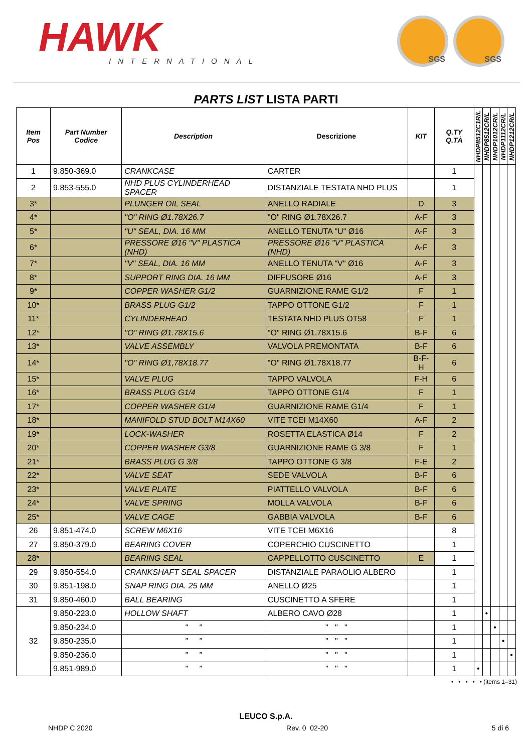HAWK
INTERNATIONAL
SGS SGS
PARTS LIST LISTA PARTI
| Item Pos | Part Number Codice | Description | Descrizione | KIT | Q.TY Q.TÀ | NHDP8512C1R/L | NHDP8512CR/L | NHDP1012CR/L | NHDP1112CR/L | NHDP1212CR/L |
| --- | --- | --- | --- | --- | --- | --- | --- | --- | --- | --- |
| 1 | 9.850-369.0 | CRANKCASE | CARTER | | 1 | | | | | |
| 2 | 9.853-555.0 | NHD PLUS CYLINDERHEAD SPACER | DISTANZIALE TESTATA NHD PLUS | | 1 | | | | | |
| 3* | | PLUNGER OIL SEAL | ANELLO RADIALE | D | 3 | | | | | |
| 4* | | "O" RING Ø1.78X26.7 | "O" RING Ø1.78X26.7 | A-F | 3 | | | | | |
| 5* | | "U" SEAL, DIA. 16 MM | ANELLO TENUTA "U" Ø16 | A-F | 3 | | | | | |
| 6* | | PRESSORE Ø16 "V" PLASTICA (NHD) | PRESSORE Ø16 "V" PLASTICA (NHD) | A-F | 3 | | | | | |
| 7* | | "V" SEAL, DIA. 16 MM | ANELLO TENUTA "V" Ø16 | A-F | 3 | | | | | |
| 8* | | SUPPORT RING DIA. 16 MM | DIFFUSORE Ø16 | A-F | 3 | | | | | |
| 9* | | COPPER WASHER G1/2 | GUARNIZIONE RAME G1/2 | F | 1 | | | | | |
| 10* | | BRASS PLUG G1/2 | TAPPO OTTONE G1/2 | F | 1 | | | | | |
| 11* | | CYLINDERHEAD | TESTATA NHD PLUS OT58 | F | 1 | | | | | |
| 12* | | "O" RING Ø1.78X15.6 | "O" RING Ø1.78X15.6 | B-F | 6 | | | | | |
| 13* | | VALVE ASSEMBLY | VALVOLA PREMONTATA | B-F | 6 | | | | | |
| 14* | | "O" RING Ø1,78X18.77 | "O" RING Ø1.78X18.77 | B-F-H | 6 | | | | | |
| 15* | | VALVE PLUG | TAPPO VALVOLA | F-H | 6 | | | | | |
| 16* | | BRASS PLUG G1/4 | TAPPO OTTONE G1/4 | F | 1 | | | | | |
| 17* | | COPPER WASHER G1/4 | GUARNIZIONE RAME G1/4 | F | 1 | | | | | |
| 18* | | MANIFOLD STUD BOLT M14X60 | VITE TCEI M14X60 | A-F | 2 | | | | | |
| 19* | | LOCK-WASHER | ROSETTA ELASTICA Ø14 | F | 2 | | | | | |
| 20* | | COPPER WASHER G3/8 | GUARNIZIONE RAME G 3/8 | F | 1 | | | | | |
| 21* | | BRASS PLUG G 3/8 | TAPPO OTTONE G 3/8 | F-E | 2 | | | | | |
| 22* | | VALVE SEAT | SEDE VALVOLA | B-F | 6 | | | | | |
| 23* | | VALVE PLATE | PIATTELLO VALVOLA | B-F | 6 | | | | | |
| 24* | | VALVE SPRING | MOLLA VALVOLA | B-F | 6 | | | | | |
| 25* | | VALVE CAGE | GABBIA VALVOLA | B-F | 6 | | | | | |
| 26 | 9.851-474.0 | SCREW M6X16 | VITE TCEI M6X16 | | 8 | | | | | |
| 27 | 9.850-379.0 | BEARING COVER | COPERCHIO CUSCINETTO | | 1 | | | | | |
| 28* | | BEARING SEAL | CAPPELLOTTO CUSCINETTO | E | 1 | | | | | |
| 29 | 9.850-554.0 | CRANKSHAFT SEAL SPACER | DISTANZIALE PARAOLIO ALBERO | | 1 | | | | | |
| 30 | 9.851-198.0 | SNAP RING DIA. 25 MM | ANELLO Ø25 | | 1 | | | | | |
| 31 | 9.850-460.0 | BALL BEARING | CUSCINETTO A SFERE | | 1 | | | | | |
| 32 | 9.850-223.0 | HOLLOW SHAFT | ALBERO CAVO Ø28 | | 1 | | • | | | |
| | 9.850-234.0 | " " | " " " | | 1 | | | • | | |
| | 9.850-235.0 | " " | " " " | | 1 | | | | • | |
| | 9.850-236.0 | " " | " " " | | 1 | | | | | • |
| | 9.851-989.0 | " " | " " " | | 1 | • | | | | |
• • • • • (items 1–31)
LEUCO S.p.A.
NHDP C 2020 Rev. 0 02-20 5 di 6